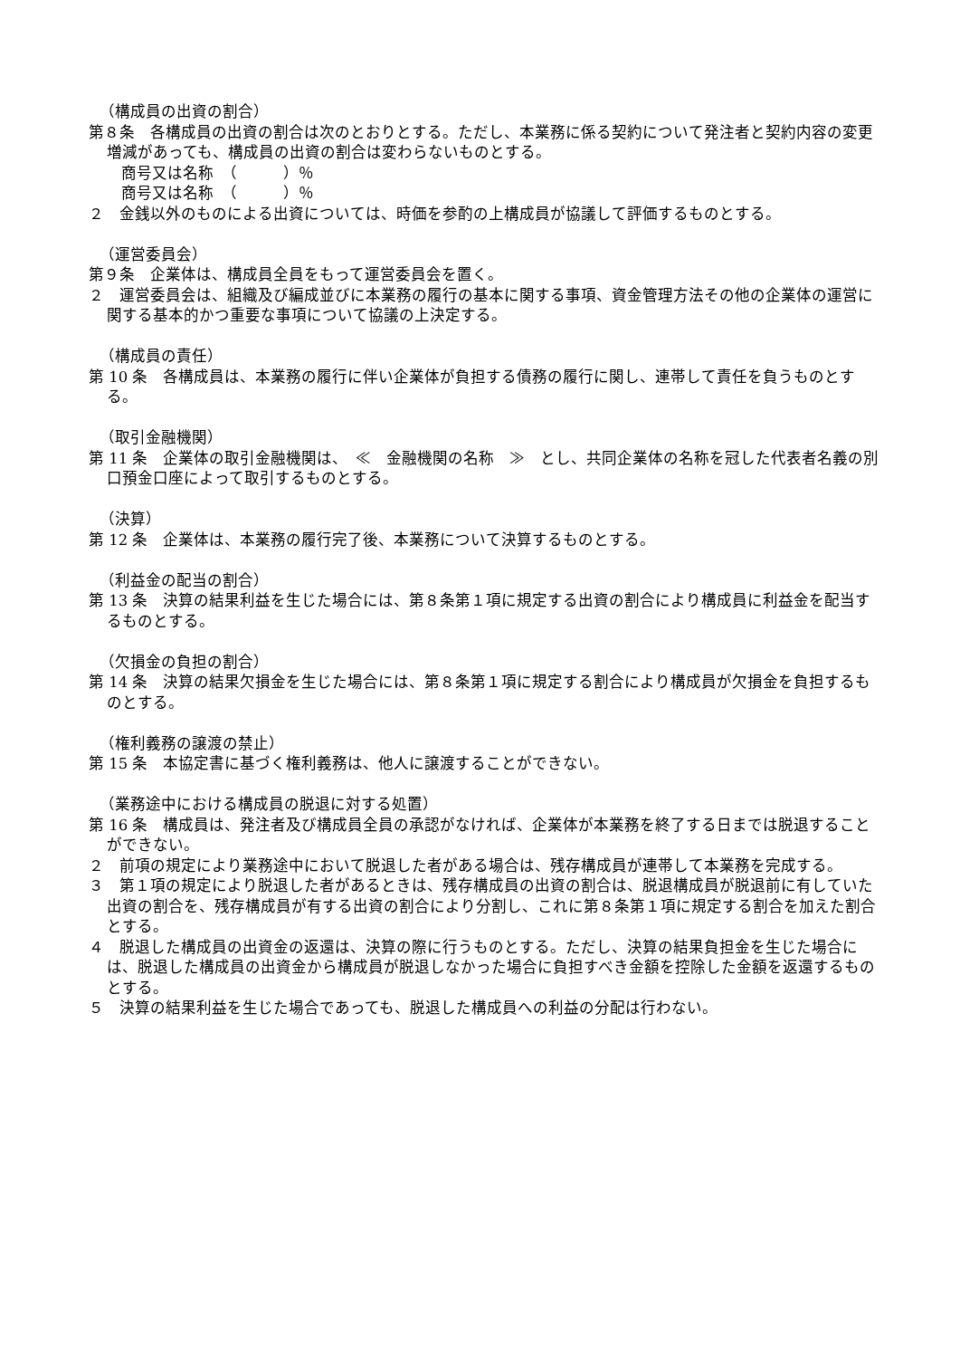（構成員の出資の割合）
第８条　各構成員の出資の割合は次のとおりとする。ただし、本業務に係る契約について発注者と契約内容の変更増減があっても、構成員の出資の割合は変わらないものとする。
商号又は名称　（　　　）％
商号又は名称　（　　　）％
２　金銭以外のものによる出資については、時価を参酌の上構成員が協議して評価するものとする。
（運営委員会）
第９条　企業体は、構成員全員をもって運営委員会を置く。
２　運営委員会は、組織及び編成並びに本業務の履行の基本に関する事項、資金管理方法その他の企業体の運営に関する基本的かつ重要な事項について協議の上決定する。
（構成員の責任）
第 10 条　各構成員は、本業務の履行に伴い企業体が負担する債務の履行に関し、連帯して責任を負うものとする。
（取引金融機関）
第 11 条　企業体の取引金融機関は、　≪　金融機関の名称　≫　とし、共同企業体の名称を冠した代表者名義の別口預金口座によって取引するものとする。
（決算）
第 12 条　企業体は、本業務の履行完了後、本業務について決算するものとする。
（利益金の配当の割合）
第 13 条　決算の結果利益を生じた場合には、第８条第１項に規定する出資の割合により構成員に利益金を配当するものとする。
（欠損金の負担の割合）
第 14 条　決算の結果欠損金を生じた場合には、第８条第１項に規定する割合により構成員が欠損金を負担するものとする。
（権利義務の譲渡の禁止）
第 15 条　本協定書に基づく権利義務は、他人に譲渡することができない。
（業務途中における構成員の脱退に対する処置）
第 16 条　構成員は、発注者及び構成員全員の承認がなければ、企業体が本業務を終了する日までは脱退することができない。
２　前項の規定により業務途中において脱退した者がある場合は、残存構成員が連帯して本業務を完成する。
３　第１項の規定により脱退した者があるときは、残存構成員の出資の割合は、脱退構成員が脱退前に有していた出資の割合を、残存構成員が有する出資の割合により分割し、これに第８条第１項に規定する割合を加えた割合とする。
４　脱退した構成員の出資金の返還は、決算の際に行うものとする。ただし、決算の結果負担金を生じた場合には、脱退した構成員の出資金から構成員が脱退しなかった場合に負担すべき金額を控除した金額を返還するものとする。
５　決算の結果利益を生じた場合であっても、脱退した構成員への利益の分配は行わない。